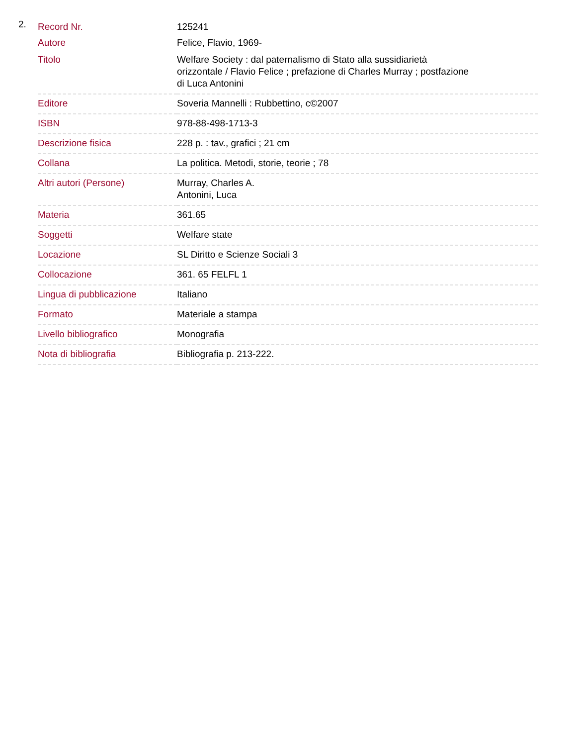2.
| Record Nr. | 125241 |
| Autore | Felice, Flavio, 1969- |
| Titolo | Welfare Society : dal paternalismo di Stato alla sussidiarietà orizzontale / Flavio Felice ; prefazione di Charles Murray ; postfazione di Luca Antonini |
| Editore | Soveria Mannelli : Rubbettino, c©2007 |
| ISBN | 978-88-498-1713-3 |
| Descrizione fisica | 228 p. : tav., grafici ; 21 cm |
| Collana | La politica. Metodi, storie, teorie ; 78 |
| Altri autori (Persone) | Murray, Charles A. Antonini, Luca |
| Materia | 361.65 |
| Soggetti | Welfare state |
| Locazione | SL Diritto e Scienze Sociali 3 |
| Collocazione | 361. 65 FELFL 1 |
| Lingua di pubblicazione | Italiano |
| Formato | Materiale a stampa |
| Livello bibliografico | Monografia |
| Nota di bibliografia | Bibliografia p. 213-222. |